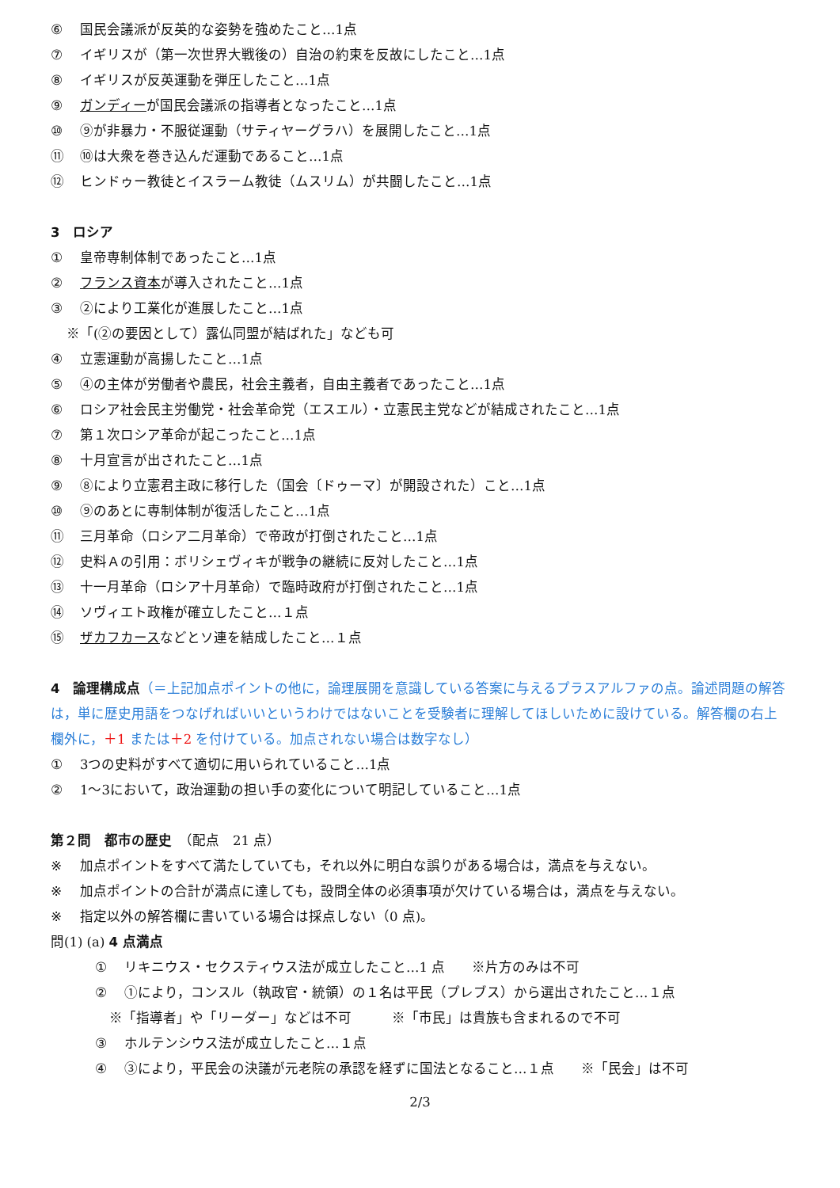⑥ 国民会議派が反英的な姿勢を強めたこと…1点
⑦ イギリスが（第一次世界大戦後の）自治の約束を反故にしたこと…1点
⑧ イギリスが反英運動を弾圧したこと…1点
⑨ ガンディーが国民会議派の指導者となったこと…1点
⑩ ⑨が非暴力・不服従運動（サティヤーグラハ）を展開したこと…1点
⑪ ⑩は大衆を巻き込んだ運動であること…1点
⑫ ヒンドゥー教徒とイスラーム教徒（ムスリム）が共闘したこと…1点
3　ロシア
① 皇帝専制体制であったこと…1点
② フランス資本が導入されたこと…1点
③ ②により工業化が進展したこと…1点
※「(②の要因として）露仏同盟が結ばれた」なども可
④ 立憲運動が高揚したこと…1点
⑤ ④の主体が労働者や農民，社会主義者，自由主義者であったこと…1点
⑥ ロシア社会民主労働党・社会革命党（エスエル）・立憲民主党などが結成されたこと…1点
⑦ 第１次ロシア革命が起こったこと…1点
⑧ 十月宣言が出されたこと…1点
⑨ ⑧により立憲君主政に移行した（国会〔ドゥーマ〕が開設された）こと…1点
⑩ ⑨のあとに専制体制が復活したこと…1点
⑪ 三月革命（ロシア二月革命）で帝政が打倒されたこと…1点
⑫ 史料Ａの引用：ボリシェヴィキが戦争の継続に反対したこと…1点
⑬ 十一月革命（ロシア十月革命）で臨時政府が打倒されたこと…1点
⑭ ソヴィエト政権が確立したこと…１点
⑮ ザカフカースなどとソ連を結成したこと…１点
4　論理構成点（＝上記加点ポイントの他に，論理展開を意識している答案に与えるプラスアルファの点。論述問題の解答は，単に歴史用語をつなげればいいというわけではないことを受験者に理解してほしいために設けている。解答欄の右上欄外に，＋1 または＋2 を付けている。加点されない場合は数字なし）
① 3つの史料がすべて適切に用いられていること…1点
② 1～3において，政治運動の担い手の変化について明記していること…1点
第２問　都市の歴史　（配点　21 点）
※ 加点ポイントをすべて満たしていても，それ以外に明白な誤りがある場合は，満点を与えない。
※ 加点ポイントの合計が満点に達しても，設問全体の必須事項が欠けている場合は，満点を与えない。
※ 指定以外の解答欄に書いている場合は採点しない（0 点)。
問(1) (a) 4 点満点
① リキニウス・セクスティウス法が成立したこと…1 点　　※片方のみは不可
② ①により，コンスル（執政官・統領）の１名は平民（プレブス）から選出されたこと…１点
※「指導者」や「リーダー」などは不可　　　※「市民」は貴族も含まれるので不可
③ ホルテンシウス法が成立したこと…１点
④ ③により，平民会の決議が元老院の承認を経ずに国法となること…１点　　※「民会」は不可
2/3